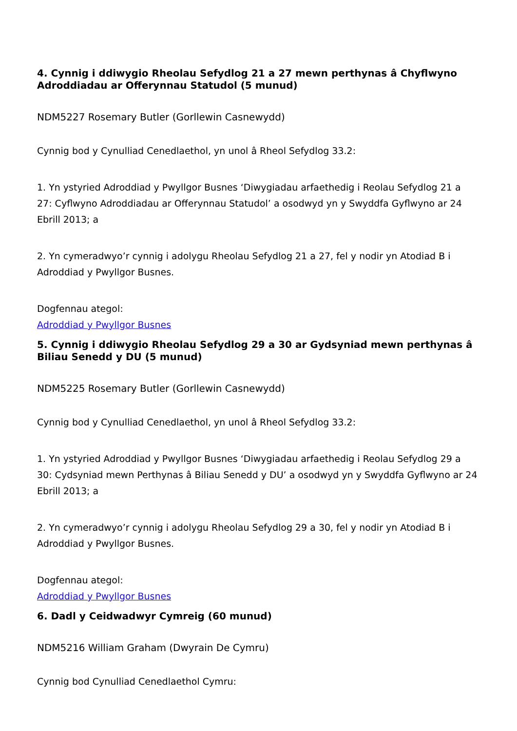4. Cynnig i ddiwygio Rheolau Sefydlog 21 a 27 mewn perthynas â Chyflwyno Adroddiadau ar Offerynnau Statudol (5 munud)
NDM5227 Rosemary Butler (Gorllewin Casnewydd)
Cynnig bod y Cynulliad Cenedlaethol, yn unol â Rheol Sefydlog 33.2:
1. Yn ystyried Adroddiad y Pwyllgor Busnes ‘Diwygiadau arfaethedig i Reolau Sefydlog 21 a 27: Cyflwyno Adroddiadau ar Offerynnau Statudol’ a osodwyd yn y Swyddfa Gyflwyno ar 24 Ebrill 2013; a
2. Yn cymeradwyo’r cynnig i adolygu Rheolau Sefydlog 21 a 27, fel y nodir yn Atodiad B i Adroddiad y Pwyllgor Busnes.
Dogfennau ategol:
Adroddiad y Pwyllgor Busnes
5. Cynnig i ddiwygio Rheolau Sefydlog 29 a 30 ar Gydsyniad mewn perthynas â Biliau Senedd y DU (5 munud)
NDM5225 Rosemary Butler (Gorllewin Casnewydd)
Cynnig bod y Cynulliad Cenedlaethol, yn unol â Rheol Sefydlog 33.2:
1. Yn ystyried Adroddiad y Pwyllgor Busnes ‘Diwygiadau arfaethedig i Reolau Sefydlog 29 a 30: Cydsyniad mewn Perthynas â Biliau Senedd y DU’ a osodwyd yn y Swyddfa Gyflwyno ar 24 Ebrill 2013; a
2. Yn cymeradwyo’r cynnig i adolygu Rheolau Sefydlog 29 a 30, fel y nodir yn Atodiad B i Adroddiad y Pwyllgor Busnes.
Dogfennau ategol:
Adroddiad y Pwyllgor Busnes
6. Dadl y Ceidwadwyr Cymreig (60 munud)
NDM5216 William Graham (Dwyrain De Cymru)
Cynnig bod Cynulliad Cenedlaethol Cymru: